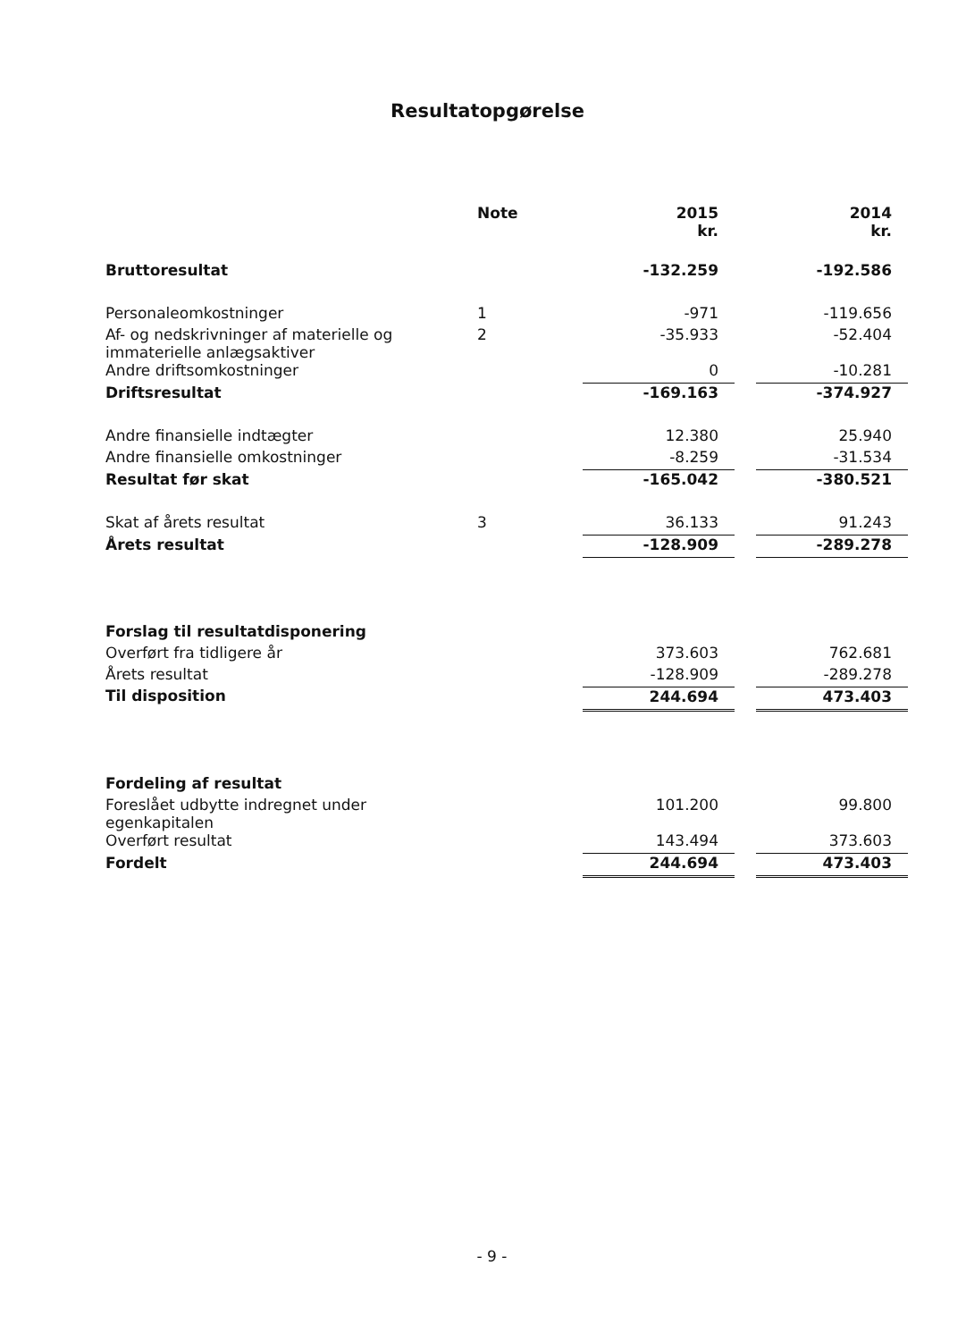Resultatopgørelse
| | Note | 2015 kr. | | 2014 kr. |
| --- | --- | --- | --- | --- |
| Bruttoresultat | | -132.259 | | -192.586 |
| Personaleomkostninger | 1 | -971 | | -119.656 |
| Af- og nedskrivninger af materielle og immaterielle anlægsaktiver | 2 | -35.933 | | -52.404 |
| Andre driftsomkostninger | | 0 | | -10.281 |
| Driftsresultat | | -169.163 | | -374.927 |
| Andre finansielle indtægter | | 12.380 | | 25.940 |
| Andre finansielle omkostninger | | -8.259 | | -31.534 |
| Resultat før skat | | -165.042 | | -380.521 |
| Skat af årets resultat | 3 | 36.133 | | 91.243 |
| Årets resultat | | -128.909 | | -289.278 |
| Forslag til resultatdisponering | | | | |
| Overført fra tidligere år | | 373.603 | | 762.681 |
| Årets resultat | | -128.909 | | -289.278 |
| Til disposition | | 244.694 | | 473.403 |
| Fordeling af resultat | | | | |
| Foreslået udbytte indregnet under egenkapitalen | | 101.200 | | 99.800 |
| Overført resultat | | 143.494 | | 373.603 |
| Fordelt | | 244.694 | | 473.403 |
- 9 -